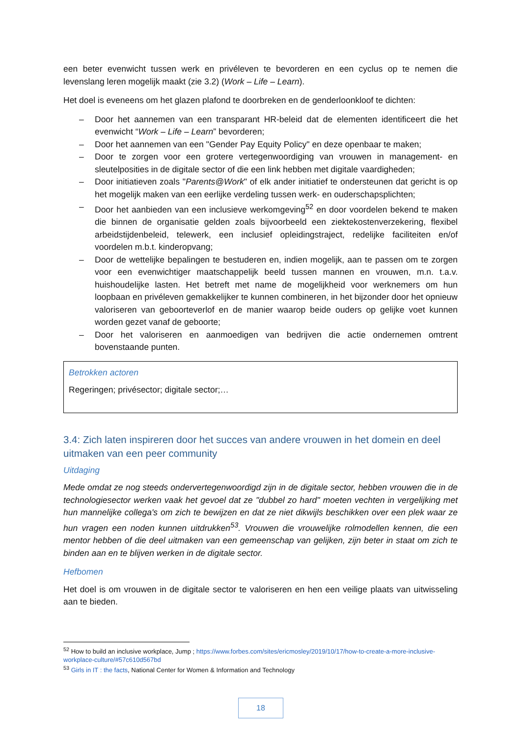een beter evenwicht tussen werk en privéleven te bevorderen en een cyclus op te nemen die levenslang leren mogelijk maakt (zie 3.2) (Work – Life – Learn).
Het doel is eveneens om het glazen plafond te doorbreken en de genderloonkloof te dichten:
– Door het aannemen van een transparant HR-beleid dat de elementen identificeert die het evenwicht “Work – Life – Learn” bevorderen;
– Door het aannemen van een "Gender Pay Equity Policy" en deze openbaar te maken;
– Door te zorgen voor een grotere vertegenwoordiging van vrouwen in management- en sleutelposities in de digitale sector of die een link hebben met digitale vaardigheden;
– Door initiatieven zoals "Parents@Work" of elk ander initiatief te ondersteunen dat gericht is op het mogelijk maken van een eerlijke verdeling tussen werk- en ouderschapsplichten;
– Door het aanbieden van een inclusieve werkomgeving<sup>52</sup> en door voordelen bekend te maken die binnen de organisatie gelden zoals bijvoorbeeld een ziektekostenverzekering, flexibel arbeidstijdenbeleid, telewerk, een inclusief opleidingstraject, redelijke faciliteiten en/of voordelen m.b.t. kinderopvang;
– Door de wettelijke bepalingen te bestuderen en, indien mogelijk, aan te passen om te zorgen voor een evenwichtiger maatschappelijk beeld tussen mannen en vrouwen, m.n. t.a.v. huishoudelijke lasten. Het betreft met name de mogelijkheid voor werknemers om hun loopbaan en privéleven gemakkelijker te kunnen combineren, in het bijzonder door het opnieuw valoriseren van geboorteverlof en de manier waarop beide ouders op gelijke voet kunnen worden gezet vanaf de geboorte;
– Door het valoriseren en aanmoedigen van bedrijven die actie ondernemen omtrent bovenstaande punten.
Betrokken actoren
Regeringen; privésector; digitale sector;…
3.4: Zich laten inspireren door het succes van andere vrouwen in het domein en deel uitmaken van een peer community
Uitdaging
Mede omdat ze nog steeds ondervertegenwoordigd zijn in de digitale sector, hebben vrouwen die in de technologiesector werken vaak het gevoel dat ze "dubbel zo hard" moeten vechten in vergelijking met hun mannelijke collega's om zich te bewijzen en dat ze niet dikwijls beschikken over een plek waar ze hun vragen een noden kunnen uitdrukken<sup>53</sup>. Vrouwen die vrouwelijke rolmodellen kennen, die een mentor hebben of die deel uitmaken van een gemeenschap van gelijken, zijn beter in staat om zich te binden aan en te blijven werken in de digitale sector.
Hefbomen
Het doel is om vrouwen in de digitale sector te valoriseren en hen een veilige plaats van uitwisseling aan te bieden.
<sup>52</sup> How to build an inclusive workplace, Jump ; https://www.forbes.com/sites/ericmosley/2019/10/17/how-to-create-a-more-inclusive-workplace-culture/#57c610d567bd
<sup>53</sup> Girls in IT : the facts, National Center for Women & Information and Technology
18